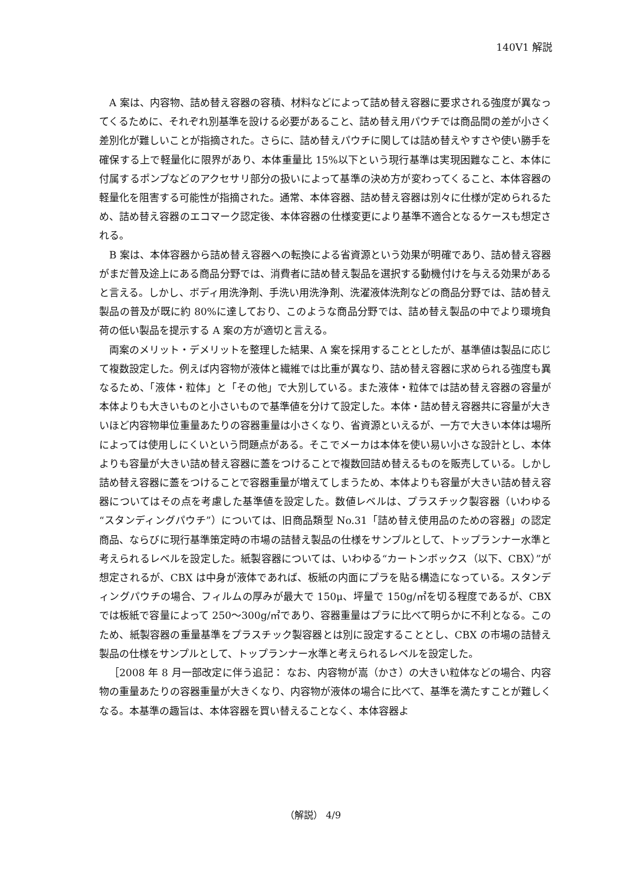140V1 解説
A 案は、内容物、詰め替え容器の容積、材料などによって詰め替え容器に要求される強度が異なってくるために、それぞれ別基準を設ける必要があること、詰め替え用パウチでは商品間の差が小さく差別化が難しいことが指摘された。さらに、詰め替えパウチに関しては詰め替えやすさや使い勝手を確保する上で軽量化に限界があり、本体重量比 15%以下という現行基準は実現困難なこと、本体に付属するポンプなどのアクセサリ部分の扱いによって基準の決め方が変わってくること、本体容器の軽量化を阻害する可能性が指摘された。通常、本体容器、詰め替え容器は別々に仕様が定められるため、詰め替え容器のエコマーク認定後、本体容器の仕様変更により基準不適合となるケースも想定される。
B 案は、本体容器から詰め替え容器への転換による省資源という効果が明確であり、詰め替え容器がまだ普及途上にある商品分野では、消費者に詰め替え製品を選択する動機付けを与える効果があると言える。しかし、ボディ用洗浄剤、手洗い用洗浄剤、洗濯液体洗剤などの商品分野では、詰め替え製品の普及が既に約 80%に達しており、このような商品分野では、詰め替え製品の中でより環境負荷の低い製品を提示する A 案の方が適切と言える。
両案のメリット・デメリットを整理した結果、A 案を採用することとしたが、基準値は製品に応じて複数設定した。例えば内容物が液体と繊維では比重が異なり、詰め替え容器に求められる強度も異なるため、「液体・粒体」と「その他」で大別している。また液体・粒体では詰め替え容器の容量が本体よりも大きいものと小さいもので基準値を分けて設定した。本体・詰め替え容器共に容量が大きいほど内容物単位重量あたりの容器重量は小さくなり、省資源といえるが、一方で大きい本体は場所によっては使用しにくいという問題点がある。そこでメーカは本体を使い易い小さな設計とし、本体よりも容量が大きい詰め替え容器に蓋をつけることで複数回詰め替えるものを販売している。しかし詰め替え容器に蓋をつけることで容器重量が増えてしまうため、本体よりも容量が大きい詰め替え容器についてはその点を考慮した基準値を設定した。数値レベルは、プラスチック製容器（いわゆる“スタンディングパウチ”）については、旧商品類型 No.31「詰め替え使用品のための容器」の認定商品、ならびに現行基準策定時の市場の詰替え製品の仕様をサンプルとして、トップランナー水準と考えられるレベルを設定した。紙製容器については、いわゆる“カートンボックス（以下、CBX）”が想定されるが、CBX は中身が液体であれば、板紙の内面にプラを貼る構造になっている。スタンディングパウチの場合、フィルムの厚みが最大で 150μ、坪量で 150g/㎡を切る程度であるが、CBX では板紙で容量によって 250～300g/㎡であり、容器重量はプラに比べて明らかに不利となる。このため、紙製容器の重量基準をプラスチック製容器とは別に設定することとし、CBX の市場の詰替え製品の仕様をサンプルとして、トップランナー水準と考えられるレベルを設定した。
［2008 年 8 月一部改定に伴う追記： なお、内容物が嵩（かさ）の大きい粒体などの場合、内容物の重量あたりの容器重量が大きくなり、内容物が液体の場合に比べて、基準を満たすことが難しくなる。本基準の趣旨は、本体容器を買い替えることなく、本体容器よ
（解説） 4/9